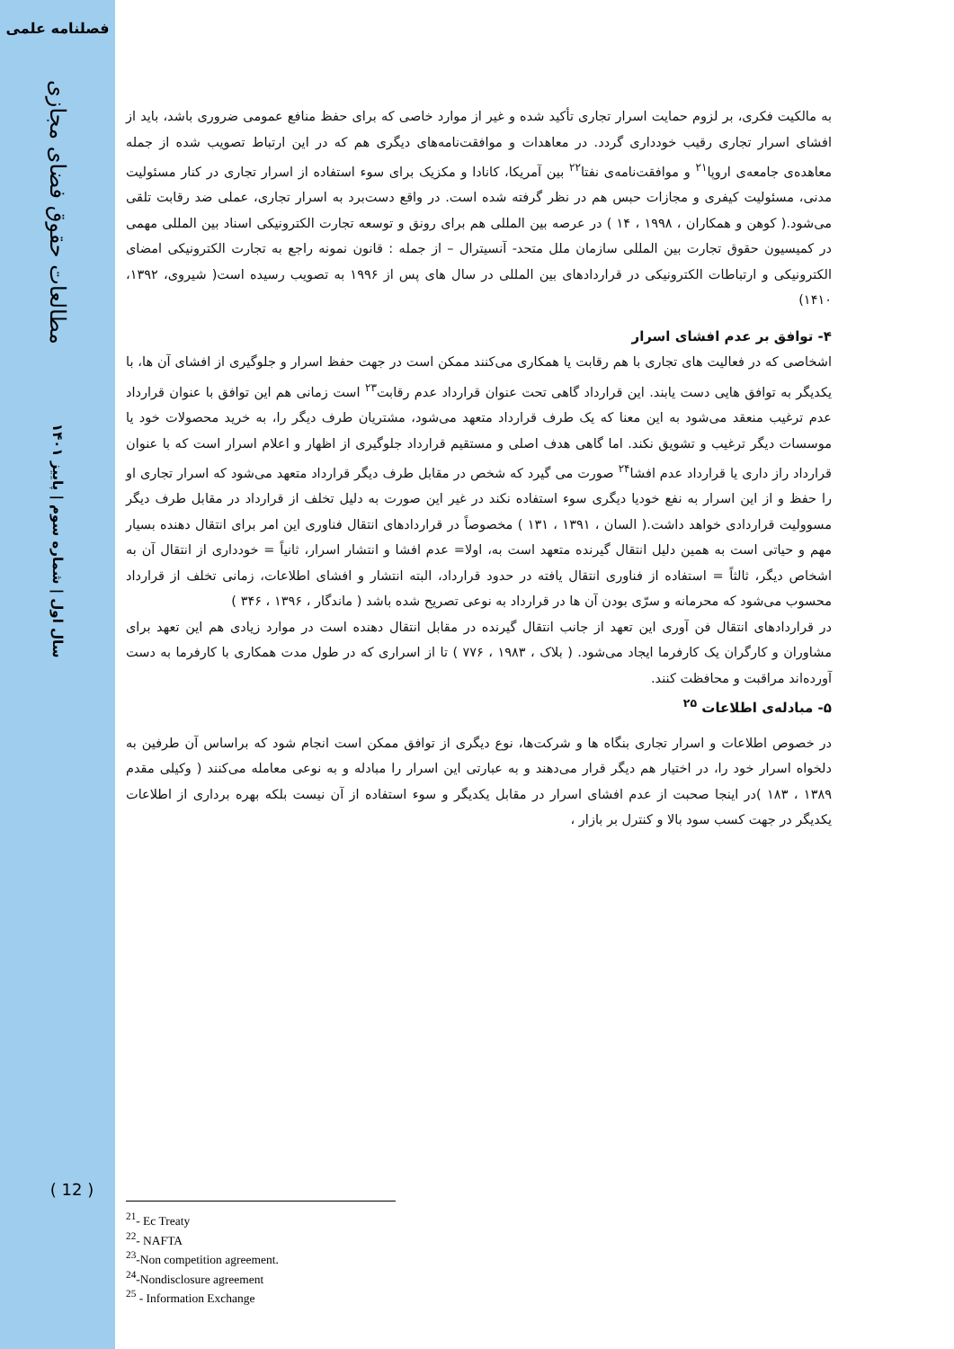فصلنامه علمی
مطالعات حقوق فضای مجازی
سال اول | شماره سوم | پاییز ۱۴۰۱
( 12 )
به مالکیت فکری، بر لزوم حمایت اسرار تجاری تأکید شده و غیر از موارد خاصی که برای حفظ منافع عمومی ضروری باشد، باید از افشای اسرار تجاری رقیب خودداری گردد. در معاهدات و موافقت‌نامه‌های دیگری هم که در این ارتباط تصویب شده از جمله معاهده‌ی جامعه‌ی اروپا<sup>۲۱</sup> و موافقت‌نامه‌ی نفتا<sup>۲۲</sup> بین آمریکا، کانادا و مکزیک برای سوء استفاده از اسرار تجاری در کنار مسئولیت مدنی، مسئولیت کیفری و مجازات حبس هم در نظر گرفته شده است. در واقع دست‌برد به اسرار تجاری، عملی ضد رقابت تلقی می‌شود.( کوهن و همکاران ، ۱۹۹۸ ، ۱۴ ) در عرصه بین المللی هم برای رونق و توسعه تجارت الکترونیکی اسناد بین المللی مهمی در کمیسیون حقوق تجارت بین المللی سازمان ملل متحد- آنسیترال – از جمله : قانون نمونه راجع به تجارت الکترونیکی امضای الکترونیکی و ارتباطات الکترونیکی در قراردادهای بین المللی در سال های پس از ۱۹۹۶ به تصویب رسیده است( شیروی، ۱۳۹۲، ۱۴۱۰)
۴- توافق بر عدم افشای اسرار
اشخاصی که در فعالیت های تجاری با هم رقابت یا همکاری می‌کنند ممکن است در جهت حفظ اسرار و جلوگیری از افشای آن ها، با یکدیگر به توافق هایی دست یابند. این قرارداد گاهی تحت عنوان قرارداد عدم رقابت<sup>۲۳</sup> است زمانی هم این توافق با عنوان قرارداد عدم ترغیب منعقد می‌شود به این معنا که یک طرف قرارداد متعهد می‌شود، مشتریان طرف دیگر را، به خرید محصولات خود یا موسسات دیگر ترغیب و تشویق نکند. اما گاهی هدف اصلی و مستقیم قرارداد جلوگیری از اظهار و اعلام اسرار است که با عنوان قرارداد راز داری یا قرارداد عدم افشا<sup>۲۴</sup> صورت می گیرد که شخص در مقابل طرف دیگر قرارداد متعهد می‌شود که اسرار تجاری او را حفظ و از این اسرار به نفع خودیا دیگری سوء استفاده نکند در غیر این صورت به دلیل تخلف از قرارداد در مقابل طرف دیگر مسوولیت قراردادی خواهد داشت.( السان ، ۱۳۹۱ ، ۱۳۱ ) مخصوصاً در قراردادهای انتقال فناوری این امر برای انتقال دهنده بسیار مهم و حیاتی است به همین دلیل انتقال گیرنده متعهد است به، اولا= عدم افشا و انتشار اسرار، ثانیاً = خودداری از انتقال آن به اشخاص دیگر، ثالثاً = استفاده از فناوری انتقال یافته در حدود قرارداد، البته انتشار و افشای اطلاعات، زمانی تخلف از قرارداد محسوب می‌شود که محرمانه و سرّی بودن آن ها در قرارداد به نوعی تصریح شده باشد ( ماندگار ، ۱۳۹۶ ، ۳۴۶ )
در قراردادهای انتقال فن آوری این تعهد از جانب انتقال گیرنده در مقابل انتقال دهنده است در موارد زیادی هم این تعهد برای مشاوران و کارگران یک کارفرما ایجاد می‌شود. ( بلاک ، ۱۹۸۳ ، ۷۷۶ ) تا از اسراری که در طول مدت همکاری با کارفرما به دست آورده‌اند مراقبت و محافظت کنند.
۵- مبادله‌ی اطلاعات <sup>۲۵</sup>
در خصوص اطلاعات و اسرار تجاری بنگاه ها و شرکت‌ها، نوع دیگری از توافق ممکن است انجام شود که براساس آن طرفین به دلخواه اسرار خود را، در اختیار هم دیگر قرار می‌دهند و به عبارتی این اسرار را مبادله و به نوعی معامله می‌کنند ( وکیلی مقدم ۱۳۸۹ ، ۱۸۳ )در اینجا صحبت از عدم افشای اسرار در مقابل یکدیگر و سوء استفاده از آن نیست بلکه بهره برداری از اطلاعات یکدیگر در جهت کسب سود بالا و کنترل بر بازار ،
<sup>21</sup>- Ec Treaty
<sup>22</sup>- NAFTA
<sup>23</sup>-Non competition agreement.
<sup>24</sup>-Nondisclosure agreement
<sup>25</sup> - Information Exchange